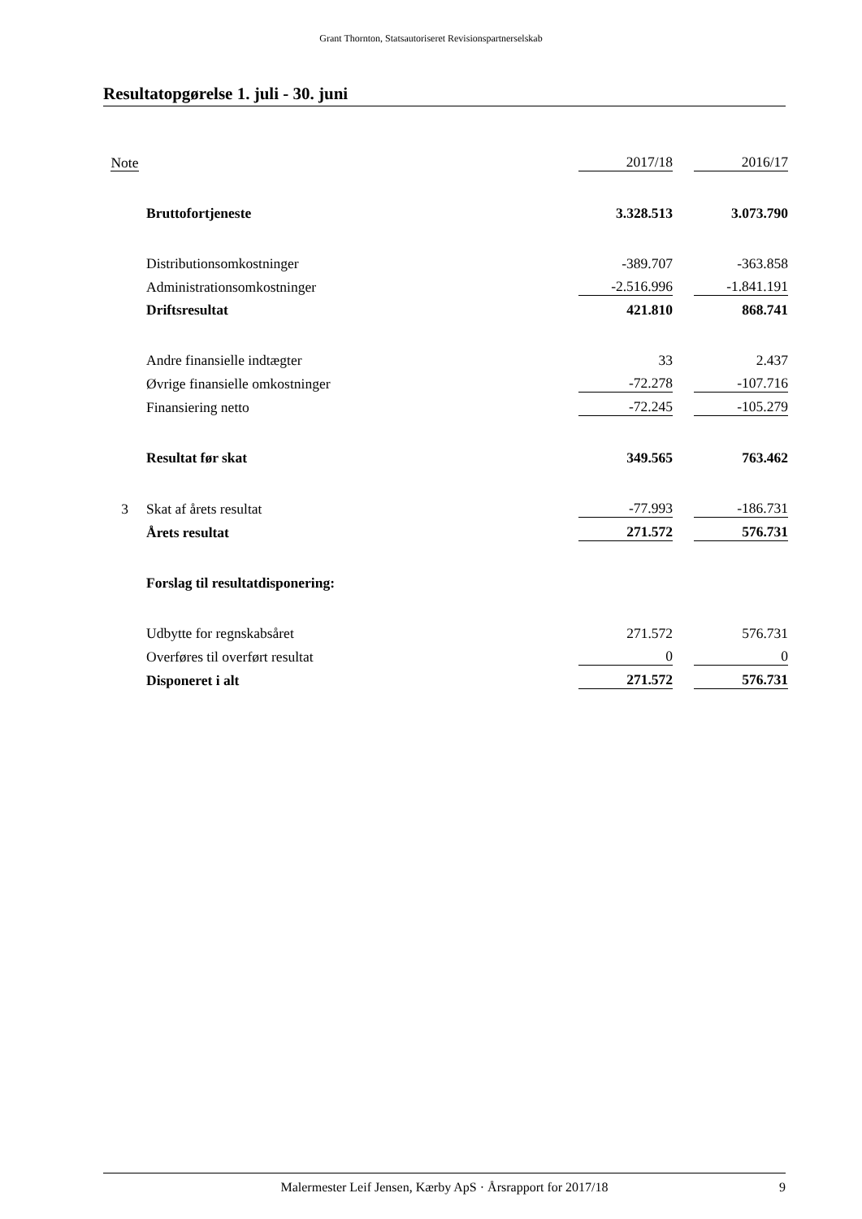Grant Thornton, Statsautoriseret Revisionspartnerselskab
Resultatopgørelse 1. juli - 30. juni
| Note | | 2017/18 | | 2016/17 |
| | Bruttofortjeneste | 3.328.513 | | 3.073.790 |
| | Distributionsomkostninger | -389.707 | | -363.858 |
| | Administrationsomkostninger | -2.516.996 | | -1.841.191 |
| | Driftsresultat | 421.810 | | 868.741 |
| | Andre finansielle indtægter | 33 | | 2.437 |
| | Øvrige finansielle omkostninger | -72.278 | | -107.716 |
| | Finansiering netto | -72.245 | | -105.279 |
| | Resultat før skat | 349.565 | | 763.462 |
| 3 | Skat af årets resultat | -77.993 | | -186.731 |
| | Årets resultat | 271.572 | | 576.731 |
| | Forslag til resultatdisponering: | | | |
| | Udbytte for regnskabsåret | 271.572 | | 576.731 |
| | Overføres til overført resultat | 0 | | 0 |
| | Disponeret i alt | 271.572 | | 576.731 |
Malermester Leif Jensen, Kærby ApS · Årsrapport for 2017/18
9